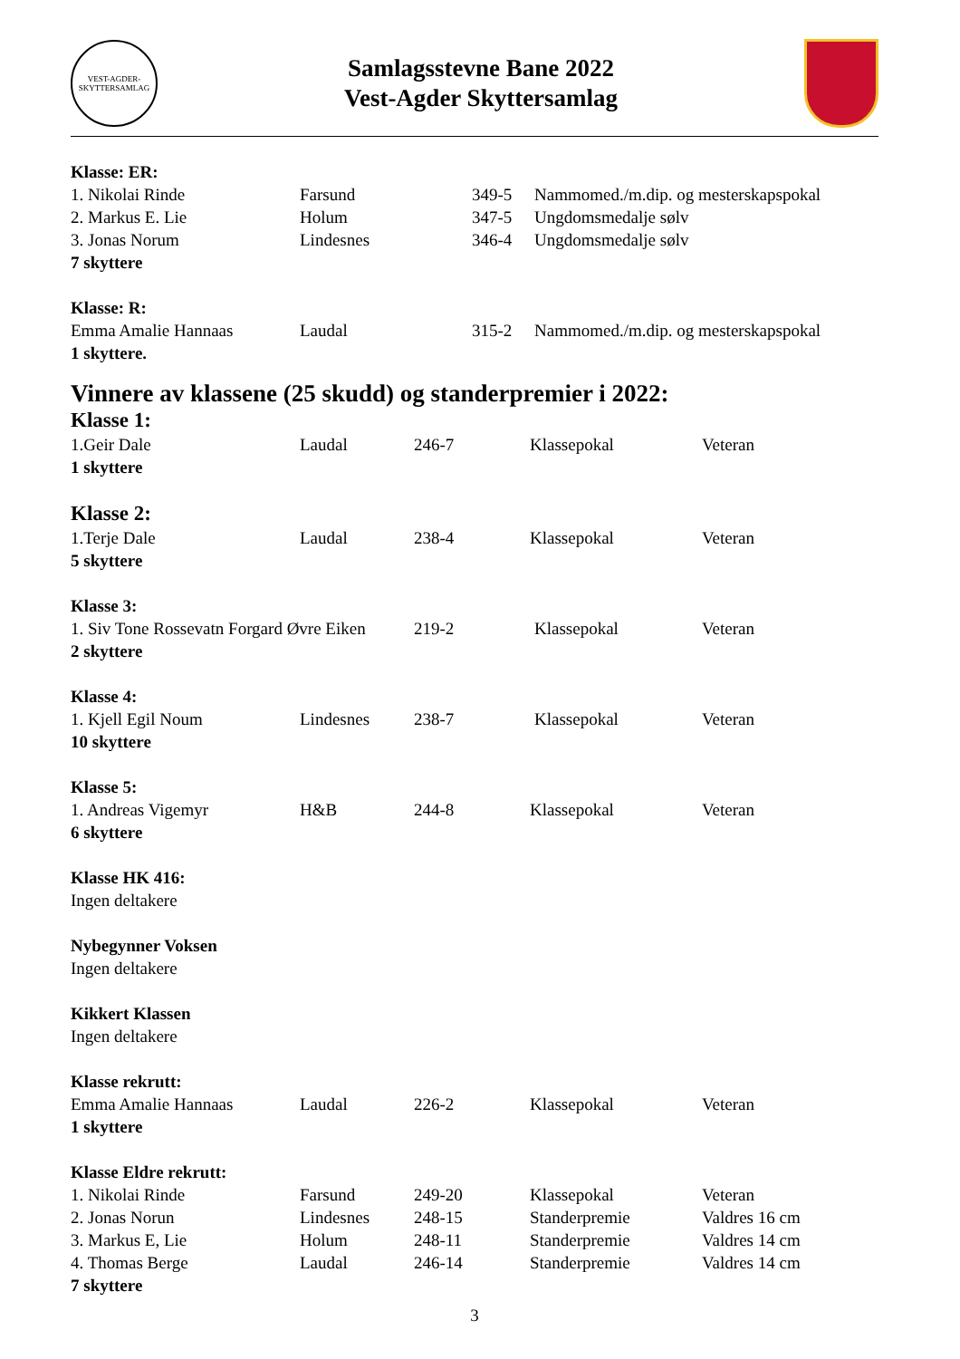VEST-AGDER-SKYTTERSAMLAG
Samlagsstevne Bane 2022
Vest-Agder Skyttersamlag
Klasse: ER:
| 1. Nikolai Rinde | Farsund | 349-5 | Nammomed./m.dip. og mesterskapspokal |
| 2. Markus E. Lie | Holum | 347-5 | Ungdomsmedalje sølv |
| 3. Jonas Norum | Lindesnes | 346-4 | Ungdomsmedalje sølv |
7 skyttere
Klasse: R:
| Emma Amalie Hannaas | Laudal | 315-2 | Nammomed./m.dip. og mesterskapspokal |
1 skyttere.
Vinnere av klassene (25 skudd) og standerpremier i 2022:
Klasse 1:
| 1.Geir Dale | Laudal | 246-7 | Klassepokal | Veteran |
1 skyttere
Klasse 2:
| 1.Terje Dale | Laudal | 238-4 | Klassepokal | Veteran |
5 skyttere
Klasse 3:
| 1. Siv Tone Rossevatn Forgard Øvre Eiken | 219-2 | Klassepokal | Veteran |
2 skyttere
Klasse 4:
| 1. Kjell Egil Noum | Lindesnes | 238-7 | Klassepokal | Veteran |
10 skyttere
Klasse 5:
| 1. Andreas Vigemyr | H&B | 244-8 | Klassepokal | Veteran |
6 skyttere
Klasse HK 416:
Ingen deltakere
Nybegynner Voksen
Ingen deltakere
Kikkert Klassen
Ingen deltakere
Klasse rekrutt:
| Emma Amalie Hannaas | Laudal | 226-2 | Klassepokal | Veteran |
1 skyttere
Klasse Eldre rekrutt:
| 1. Nikolai Rinde | Farsund | 249-20 | Klassepokal | Veteran |
| 2. Jonas Norun | Lindesnes | 248-15 | Standerpremie | Valdres 16 cm |
| 3. Markus E, Lie | Holum | 248-11 | Standerpremie | Valdres 14 cm |
| 4. Thomas Berge | Laudal | 246-14 | Standerpremie | Valdres 14 cm |
7 skyttere
3